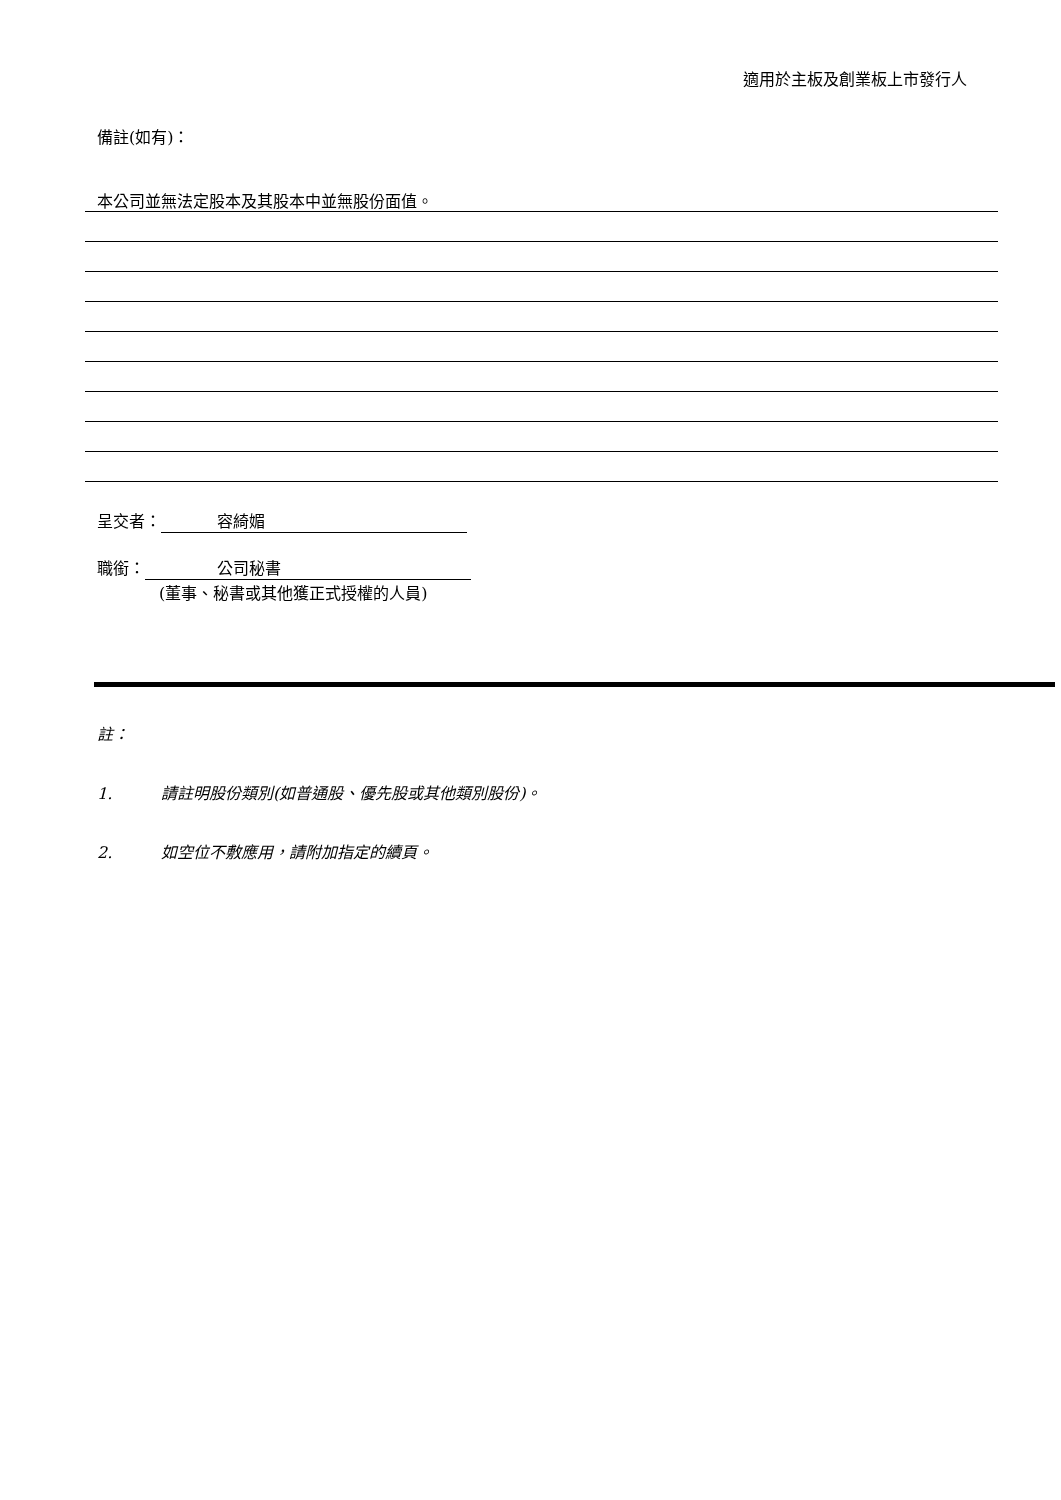適用於主板及創業板上市發行人
備註(如有)：
本公司並無法定股本及其股本中並無股份面值。
呈交者： 容綺媚
職銜： 公司秘書
(董事、秘書或其他獲正式授權的人員)
註：
1. 請註明股份類別(如普通股、優先股或其他類別股份)。
2. 如空位不敷應用，請附加指定的續頁。